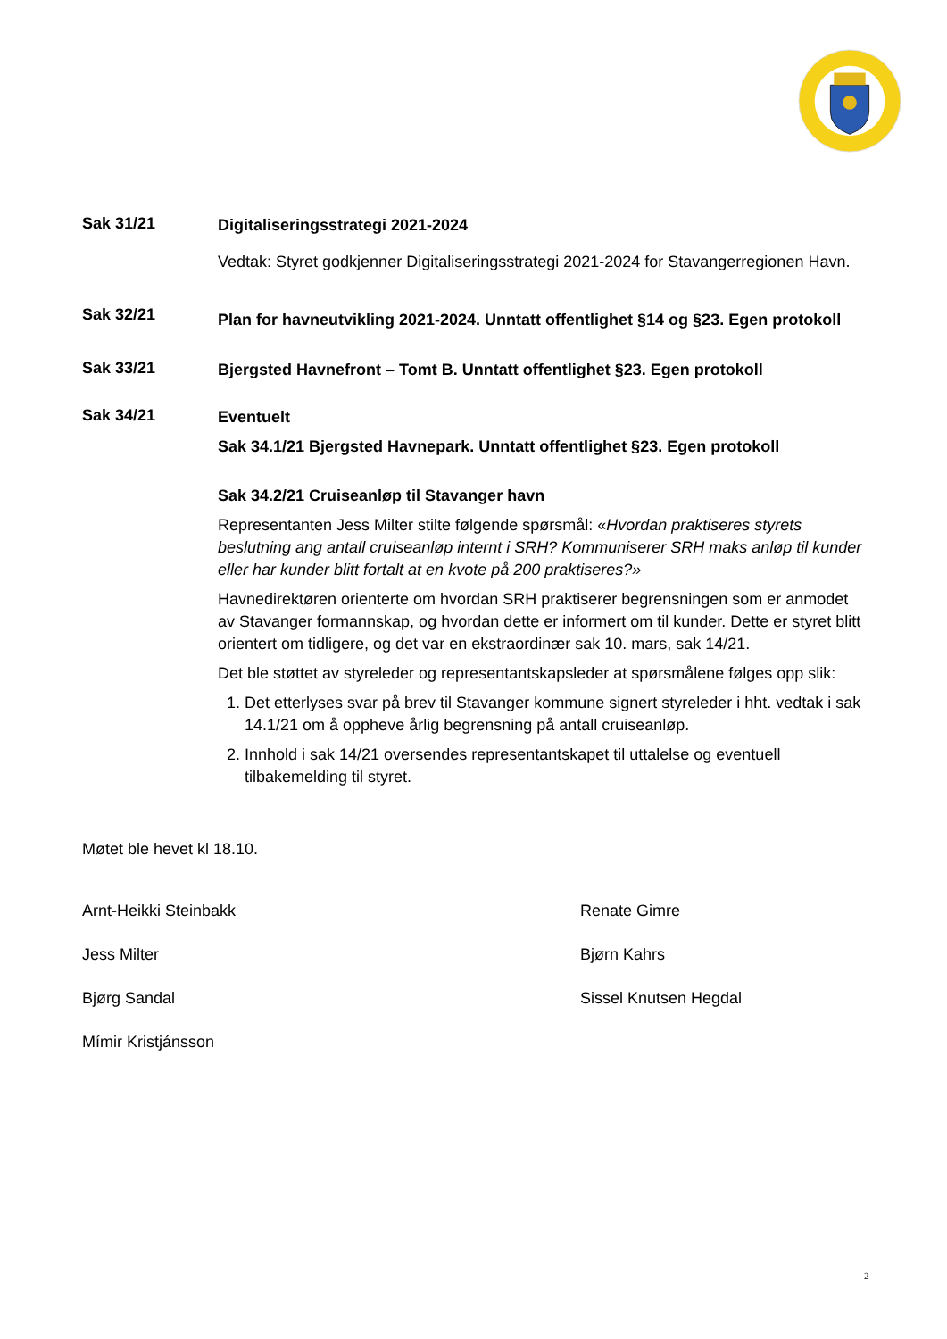Sak 31/21
Digitaliseringsstrategi 2021-2024
Vedtak: Styret godkjenner Digitaliseringsstrategi 2021-2024 for Stavangerregionen Havn.
Sak 32/21
Plan for havneutvikling 2021-2024. Unntatt offentlighet §14 og §23. Egen protokoll
Sak 33/21
Bjergsted Havnefront – Tomt B. Unntatt offentlighet §23. Egen protokoll
Sak 34/21
Eventuelt
Sak 34.1/21 Bjergsted Havnepark. Unntatt offentlighet §23. Egen protokoll
Sak 34.2/21 Cruiseanløp til Stavanger havn
Representanten Jess Milter stilte følgende spørsmål: «Hvordan praktiseres styrets beslutning ang antall cruiseanløp internt i SRH? Kommuniserer SRH maks anløp til kunder eller har kunder blitt fortalt at en kvote på 200 praktiseres?»
Havnedirektøren orienterte om hvordan SRH praktiserer begrensningen som er anmodet av Stavanger formannskap, og hvordan dette er informert om til kunder. Dette er styret blitt orientert om tidligere, og det var en ekstraordinær sak 10. mars, sak 14/21.
Det ble støttet av styreleder og representantskapsleder at spørsmålene følges opp slik:
1. Det etterlyses svar på brev til Stavanger kommune signert styreleder i hht. vedtak i sak 14.1/21 om å oppheve årlig begrensning på antall cruiseanløp.
2. Innhold i sak 14/21 oversendes representantskapet til uttalelse og eventuell tilbakemelding til styret.
Møtet ble hevet kl 18.10.
Arnt-Heikki Steinbakk
Renate Gimre
Jess Milter
Bjørn Kahrs
Bjørg Sandal
Sissel Knutsen Hegdal
Mímir Kristjánsson
2